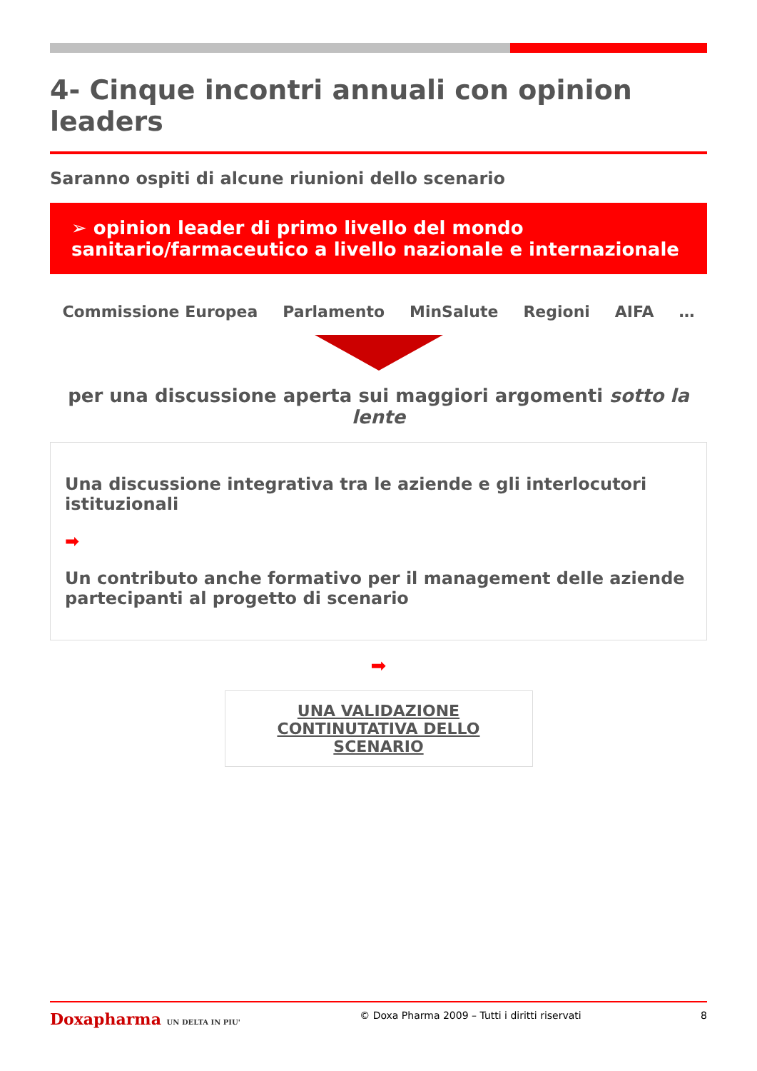4- Cinque incontri annuali con opinion leaders
Saranno ospiti di alcune riunioni dello scenario
➢ opinion leader di primo livello del mondo sanitario/farmaceutico a livello nazionale e internazionale
Commissione Europea Parlamento MinSalute Regioni AIFA …
per una discussione aperta sui maggiori argomenti sotto la lente
Una discussione integrativa tra le aziende e gli interlocutori istituzionali
➡
Un contributo anche formativo per il management delle aziende partecipanti al progetto di scenario
➡
UNA VALIDAZIONE CONTINUTATIVA DELLO SCENARIO
Doxapharma UN DELTA IN PIU' © Doxa Pharma 2009 – Tutti i diritti riservati 8